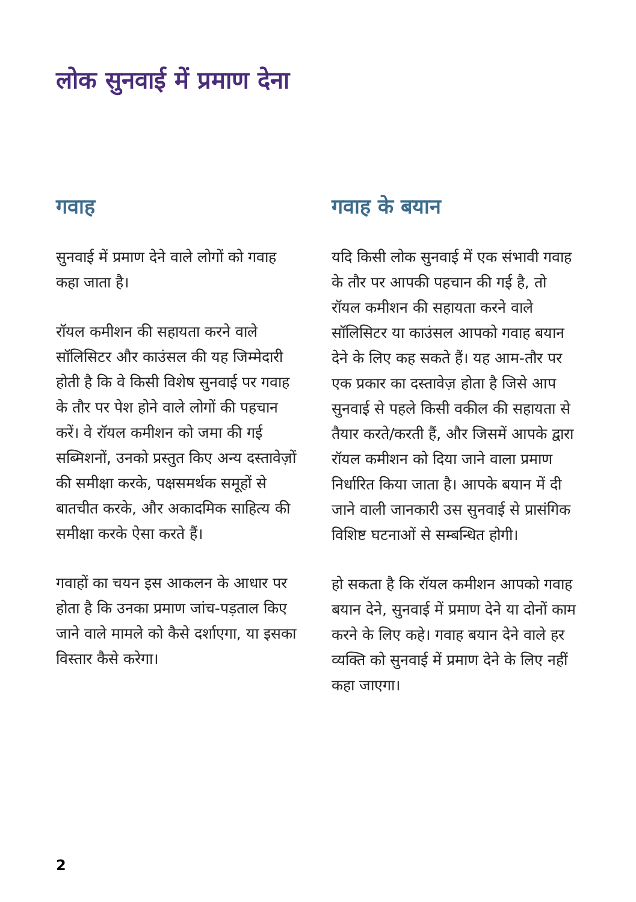लोक सुनवाई में प्रमाण देना
गवाह
सुनवाई में प्रमाण देने वाले लोगों को गवाह कहा जाता है।
रॉयल कमीशन की सहायता करने वाले सॉलिसिटर और काउंसल की यह जिम्मेदारी होती है कि वे किसी विशेष सुनवाई पर गवाह के तौर पर पेश होने वाले लोगों की पहचान करें। वे रॉयल कमीशन को जमा की गई सब्मिशनों, उनको प्रस्तुत किए अन्य दस्तावेज़ों की समीक्षा करके, पक्षसमर्थक समूहों से बातचीत करके, और अकादमिक साहित्य की समीक्षा करके ऐसा करते हैं।
गवाहों का चयन इस आकलन के आधार पर होता है कि उनका प्रमाण जांच-पड़ताल किए जाने वाले मामले को कैसे दर्शाएगा, या इसका विस्तार कैसे करेगा।
गवाह के बयान
यदि किसी लोक सुनवाई में एक संभावी गवाह के तौर पर आपकी पहचान की गई है, तो रॉयल कमीशन की सहायता करने वाले सॉलिसिटर या काउंसल आपको गवाह बयान देने के लिए कह सकते हैं। यह आम-तौर पर एक प्रकार का दस्तावेज़ होता है जिसे आप सुनवाई से पहले किसी वकील की सहायता से तैयार करते/करती हैं, और जिसमें आपके द्वारा रॉयल कमीशन को दिया जाने वाला प्रमाण निर्धारित किया जाता है। आपके बयान में दी जाने वाली जानकारी उस सुनवाई से प्रासंगिक विशिष्ट घटनाओं से सम्बन्धित होगी।
हो सकता है कि रॉयल कमीशन आपको गवाह बयान देने, सुनवाई में प्रमाण देने या दोनों काम करने के लिए कहे। गवाह बयान देने वाले हर व्यक्ति को सुनवाई में प्रमाण देने के लिए नहीं कहा जाएगा।
2